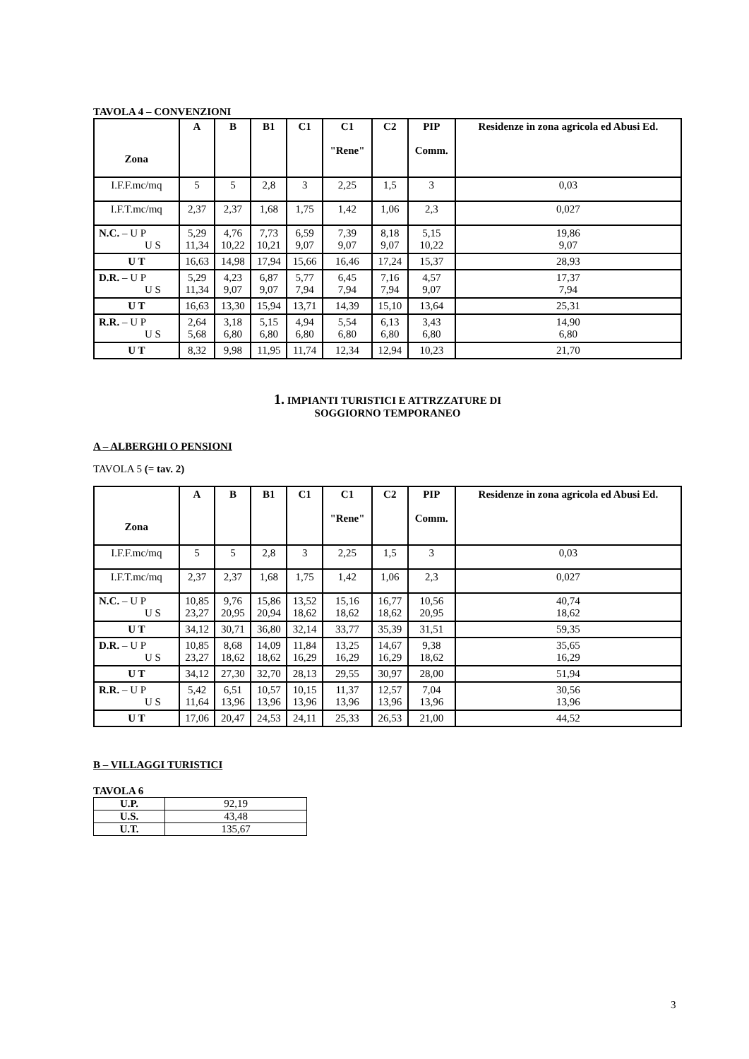TAVOLA 4 – CONVENZIONI
| Zona | A | B | B1 | C1 | C1 "Rene" | C2 | PIP Comm. | Residenze in zona agricola ed Abusi Ed. |
| --- | --- | --- | --- | --- | --- | --- | --- | --- |
| I.F.F.mc/mq | 5 | 5 | 2,8 | 3 | 2,25 | 1,5 | 3 | 0,03 |
| I.F.T.mc/mq | 2,37 | 2,37 | 1,68 | 1,75 | 1,42 | 1,06 | 2,3 | 0,027 |
| N.C. – U P U S | 5,29 11,34 | 4,76 10,22 | 7,73 10,21 | 6,59 9,07 | 7,39 9,07 | 8,18 9,07 | 5,15 10,22 | 19,86 9,07 |
| U T | 16,63 | 14,98 | 17,94 | 15,66 | 16,46 | 17,24 | 15,37 | 28,93 |
| D.R. – U P U S | 5,29 11,34 | 4,23 9,07 | 6,87 9,07 | 5,77 7,94 | 6,45 7,94 | 7,16 7,94 | 4,57 9,07 | 17,37 7,94 |
| U T | 16,63 | 13,30 | 15,94 | 13,71 | 14,39 | 15,10 | 13,64 | 25,31 |
| R.R. – U P U S | 2,64 5,68 | 3,18 6,80 | 5,15 6,80 | 4,94 6,80 | 5,54 6,80 | 6,13 6,80 | 3,43 6,80 | 14,90 6,80 |
| U T | 8,32 | 9,98 | 11,95 | 11,74 | 12,34 | 12,94 | 10,23 | 21,70 |
1. IMPIANTI TURISTICI E ATTRZZATURE DI
SOGGIORNO TEMPORANEO
A – ALBERGHI O PENSIONI
TAVOLA 5 (= tav. 2)
| Zona | A | B | B1 | C1 | C1 "Rene" | C2 | PIP Comm. | Residenze in zona agricola ed Abusi Ed. |
| --- | --- | --- | --- | --- | --- | --- | --- | --- |
| I.F.F.mc/mq | 5 | 5 | 2,8 | 3 | 2,25 | 1,5 | 3 | 0,03 |
| I.F.T.mc/mq | 2,37 | 2,37 | 1,68 | 1,75 | 1,42 | 1,06 | 2,3 | 0,027 |
| N.C. – U P U S | 10,85 23,27 | 9,76 20,95 | 15,86 20,94 | 13,52 18,62 | 15,16 18,62 | 16,77 18,62 | 10,56 20,95 | 40,74 18,62 |
| U T | 34,12 | 30,71 | 36,80 | 32,14 | 33,77 | 35,39 | 31,51 | 59,35 |
| D.R. – U P U S | 10,85 23,27 | 8,68 18,62 | 14,09 18,62 | 11,84 16,29 | 13,25 16,29 | 14,67 16,29 | 9,38 18,62 | 35,65 16,29 |
| U T | 34,12 | 27,30 | 32,70 | 28,13 | 29,55 | 30,97 | 28,00 | 51,94 |
| R.R. – U P U S | 5,42 11,64 | 6,51 13,96 | 10,57 13,96 | 10,15 13,96 | 11,37 13,96 | 12,57 13,96 | 7,04 13,96 | 30,56 13,96 |
| U T | 17,06 | 20,47 | 24,53 | 24,11 | 25,33 | 26,53 | 21,00 | 44,52 |
B – VILLAGGI TURISTICI
TAVOLA 6
| U.P. | 92,19 |
| U.S. | 43,48 |
| U.T. | 135,67 |
3